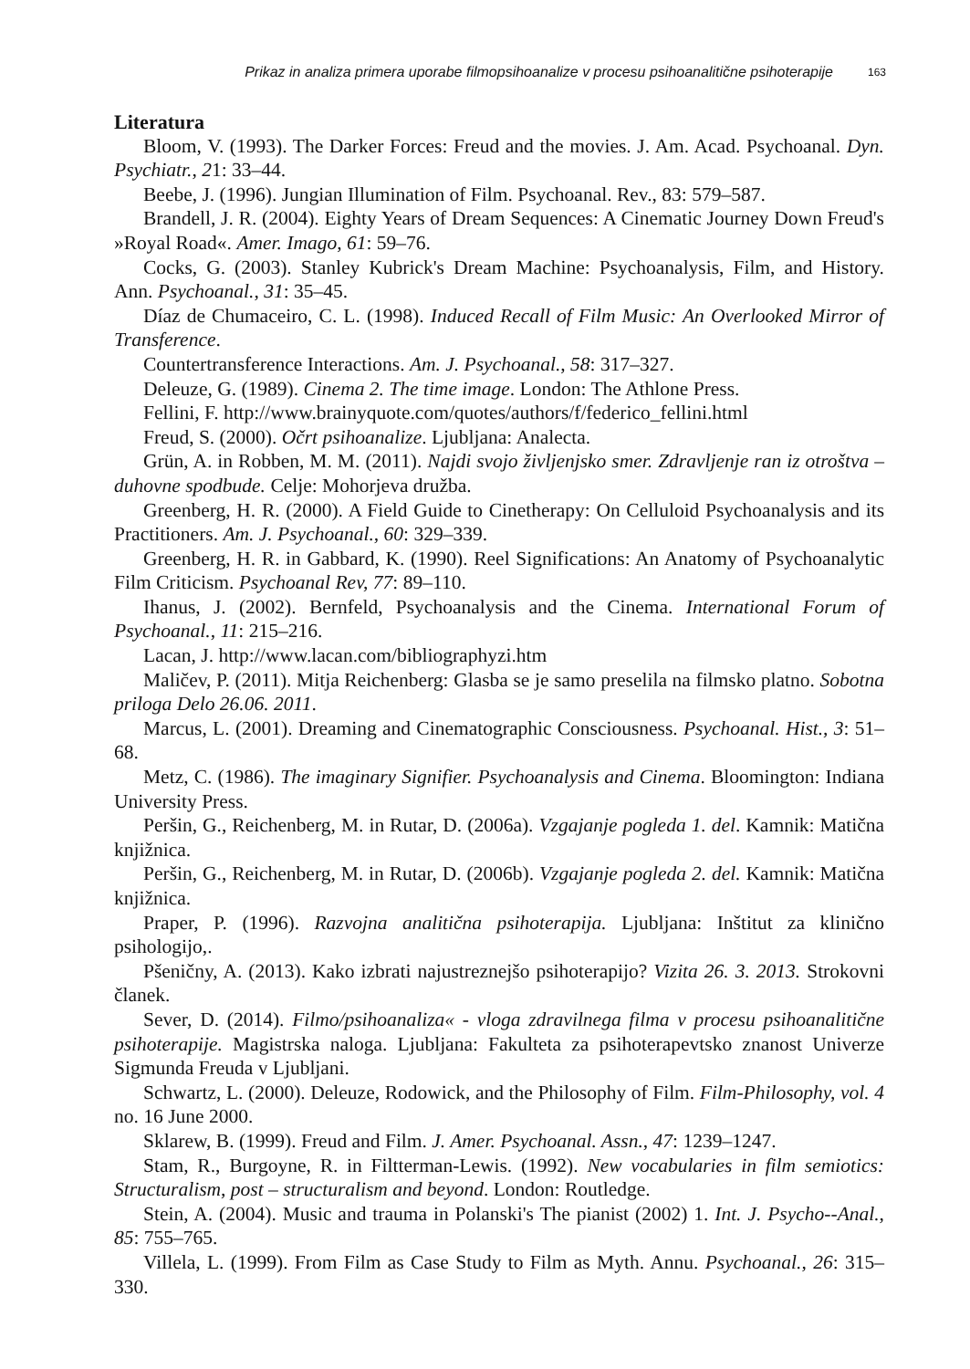Prikaz in analiza primera uporabe filmopsihoanalize v procesu psihoanalitične psihoterapije 163
Literatura
Bloom, V. (1993). The Darker Forces: Freud and the movies. J. Am. Acad. Psychoanal. Dyn. Psychiatr., 21: 33–44.
Beebe, J. (1996). Jungian Illumination of Film. Psychoanal. Rev., 83: 579–587.
Brandell, J. R. (2004). Eighty Years of Dream Sequences: A Cinematic Journey Down Freud's »Royal Road«. Amer. Imago, 61: 59–76.
Cocks, G. (2003). Stanley Kubrick's Dream Machine: Psychoanalysis, Film, and History. Ann. Psychoanal., 31: 35–45.
Díaz de Chumaceiro, C. L. (1998). Induced Recall of Film Music: An Overlooked Mirror of Transference.
Countertransference Interactions. Am. J. Psychoanal., 58: 317–327.
Deleuze, G. (1989). Cinema 2. The time image. London: The Athlone Press.
Fellini, F. http://www.brainyquote.com/quotes/authors/f/federico_fellini.html
Freud, S. (2000). Očrt psihoanalize. Ljubljana: Analecta.
Grün, A. in Robben, M. M. (2011). Najdi svojo življenjsko smer. Zdravljenje ran iz otroštva – duhovne spodbude. Celje: Mohorjeva družba.
Greenberg, H. R. (2000). A Field Guide to Cinetherapy: On Celluloid Psychoanalysis and its Practitioners. Am. J. Psychoanal., 60: 329–339.
Greenberg, H. R. in Gabbard, K. (1990). Reel Significations: An Anatomy of Psychoanalytic Film Criticism. Psychoanal Rev, 77: 89–110.
Ihanus, J. (2002). Bernfeld, Psychoanalysis and the Cinema. International Forum of Psychoanal., 11: 215–216.
Lacan, J. http://www.lacan.com/bibliographyzi.htm
Maličev, P. (2011). Mitja Reichenberg: Glasba se je samo preselila na filmsko platno. Sobotna priloga Delo 26.06. 2011.
Marcus, L. (2001). Dreaming and Cinematographic Consciousness. Psychoanal. Hist., 3: 51–68.
Metz, C. (1986). The imaginary Signifier. Psychoanalysis and Cinema. Bloomington: Indiana University Press.
Peršin, G., Reichenberg, M. in Rutar, D. (2006a). Vzgajanje pogleda 1. del. Kamnik: Matična knjižnica.
Peršin, G., Reichenberg, M. in Rutar, D. (2006b). Vzgajanje pogleda 2. del. Kamnik: Matična knjižnica.
Praper, P. (1996). Razvojna analitična psihoterapija. Ljubljana: Inštitut za klinično psihologijo,.
Pšeničny, A. (2013). Kako izbrati najustreznejšo psihoterapijo? Vizita 26. 3. 2013. Strokovni članek.
Sever, D. (2014). Filmo/psihoanaliza« - vloga zdravilnega filma v procesu psihoanalitične psihoterapije. Magistrska naloga. Ljubljana: Fakulteta za psihoterapevtsko znanost Univerze Sigmunda Freuda v Ljubljani.
Schwartz, L. (2000). Deleuze, Rodowick, and the Philosophy of Film. Film-Philosophy, vol. 4 no. 16 June 2000.
Sklarew, B. (1999). Freud and Film. J. Amer. Psychoanal. Assn., 47: 1239–1247.
Stam, R., Burgoyne, R. in Filtterman-Lewis. (1992). New vocabularies in film semiotics: Structuralism, post – structuralism and beyond. London: Routledge.
Stein, A. (2004). Music and trauma in Polanski's The pianist (2002) 1. Int. J. Psycho--Anal., 85: 755–765.
Villela, L. (1999). From Film as Case Study to Film as Myth. Annu. Psychoanal., 26: 315–330.